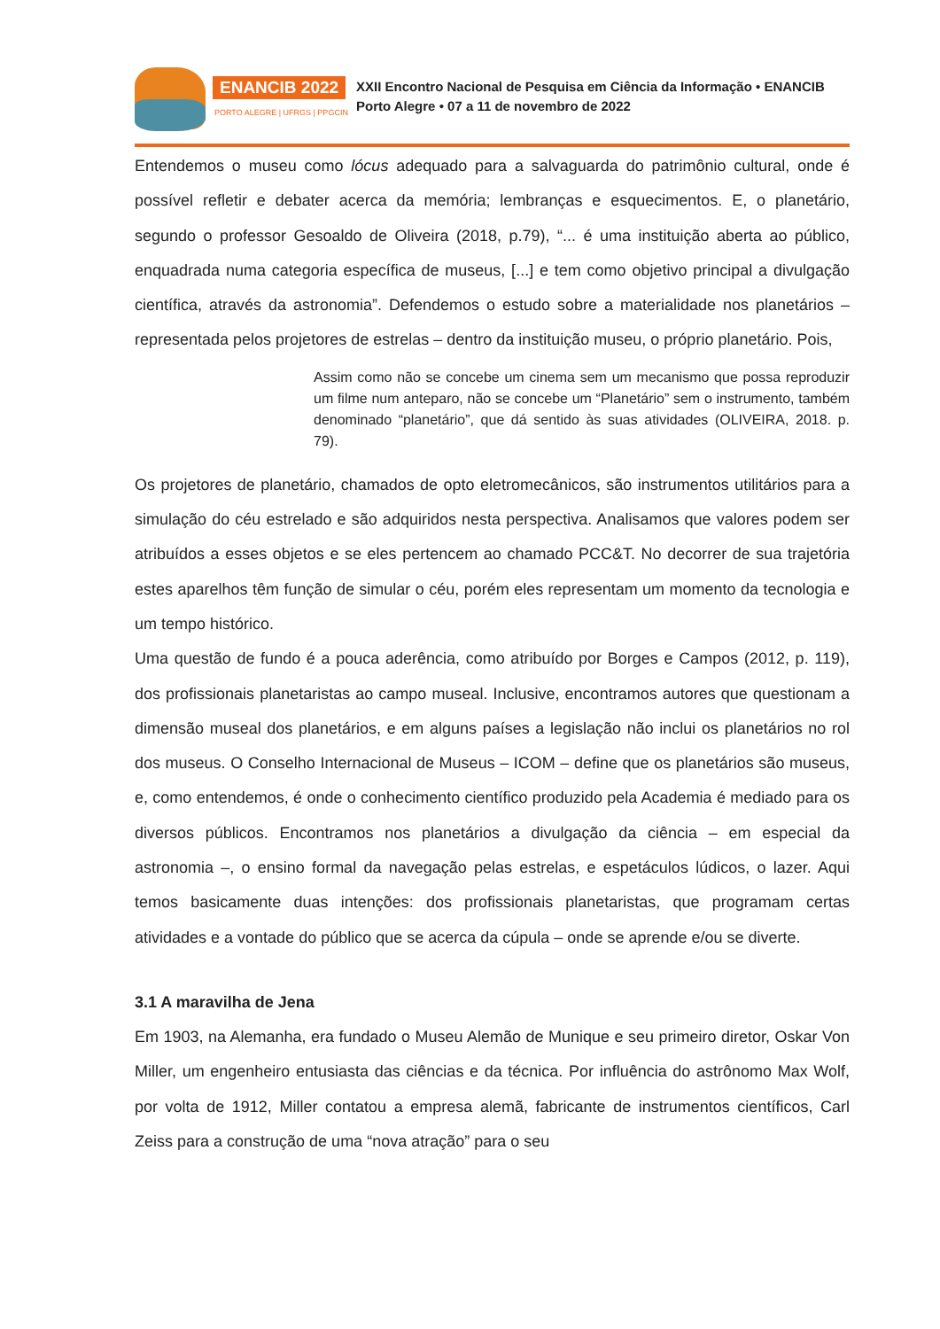ENANCIB 2022
PORTO ALEGRE | UFRGS | PPGCIN
XXII Encontro Nacional de Pesquisa em Ciência da Informação • ENANCIB
Porto Alegre • 07 a 11 de novembro de 2022
Entendemos o museu como lócus adequado para a salvaguarda do patrimônio cultural, onde é possível refletir e debater acerca da memória; lembranças e esquecimentos. E, o planetário, segundo o professor Gesoaldo de Oliveira (2018, p.79), “... é uma instituição aberta ao público, enquadrada numa categoria específica de museus, [...] e tem como objetivo principal a divulgação científica, através da astronomia”. Defendemos o estudo sobre a materialidade nos planetários – representada pelos projetores de estrelas – dentro da instituição museu, o próprio planetário. Pois,
Assim como não se concebe um cinema sem um mecanismo que possa reproduzir um filme num anteparo, não se concebe um “Planetário” sem o instrumento, também denominado “planetário”, que dá sentido às suas atividades (OLIVEIRA, 2018. p. 79).
Os projetores de planetário, chamados de opto eletromecânicos, são instrumentos utilitários para a simulação do céu estrelado e são adquiridos nesta perspectiva. Analisamos que valores podem ser atribuídos a esses objetos e se eles pertencem ao chamado PCC&T. No decorrer de sua trajetória estes aparelhos têm função de simular o céu, porém eles representam um momento da tecnologia e um tempo histórico.
Uma questão de fundo é a pouca aderência, como atribuído por Borges e Campos (2012, p. 119), dos profissionais planetaristas ao campo museal. Inclusive, encontramos autores que questionam a dimensão museal dos planetários, e em alguns países a legislação não inclui os planetários no rol dos museus. O Conselho Internacional de Museus – ICOM – define que os planetários são museus, e, como entendemos, é onde o conhecimento científico produzido pela Academia é mediado para os diversos públicos. Encontramos nos planetários a divulgação da ciência – em especial da astronomia –, o ensino formal da navegação pelas estrelas, e espetáculos lúdicos, o lazer. Aqui temos basicamente duas intenções: dos profissionais planetaristas, que programam certas atividades e a vontade do público que se acerca da cúpula – onde se aprende e/ou se diverte.
3.1 A maravilha de Jena
Em 1903, na Alemanha, era fundado o Museu Alemão de Munique e seu primeiro diretor, Oskar Von Miller, um engenheiro entusiasta das ciências e da técnica. Por influência do astrônomo Max Wolf, por volta de 1912, Miller contatou a empresa alemã, fabricante de instrumentos científicos, Carl Zeiss para a construção de uma “nova atração” para o seu